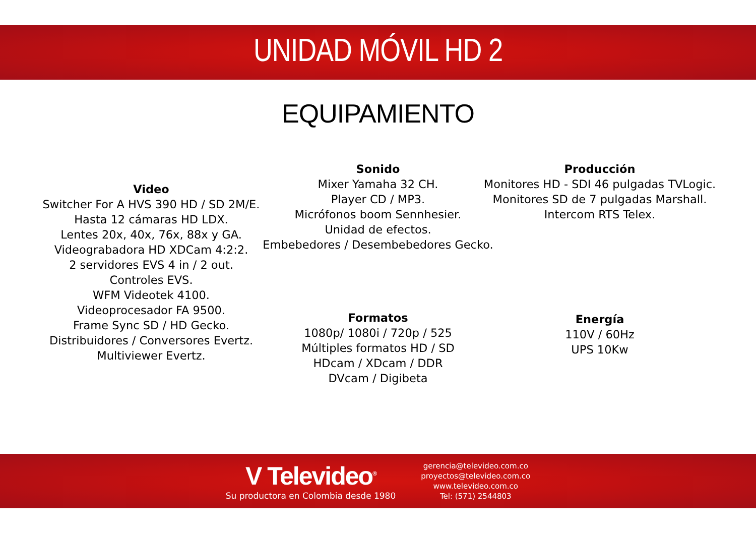UNIDAD MÓVIL HD 2
EQUIPAMIENTO
Video
Switcher For A HVS 390 HD / SD 2M/E.
Hasta 12 cámaras HD LDX.
Lentes 20x, 40x, 76x, 88x y GA.
Videograbadora HD XDCam 4:2:2.
2 servidores EVS 4 in / 2 out.
Controles EVS.
WFM Videotek 4100.
Videoprocesador FA 9500.
Frame Sync SD / HD Gecko.
Distribuidores / Conversores Evertz.
Multiviewer Evertz.
Sonido
Mixer Yamaha 32 CH.
Player CD / MP3.
Micrófonos boom Sennhesier.
Unidad de efectos.
Embebedores / Desembebedores Gecko.
Producción
Monitores HD - SDI 46 pulgadas TVLogic.
Monitores SD de 7 pulgadas Marshall.
Intercom RTS Telex.
Formatos
1080p/ 1080i / 720p / 525
Múltiples formatos HD / SD
HDcam / XDcam / DDR
DVcam / Digibeta
Energía
110V / 60Hz
UPS 10Kw
V Televideo<sup>®</sup>
Su productora en Colombia desde 1980
gerencia@televideo.com.co
proyectos@televideo.com.co
www.televideo.com.co
Tel: (571) 2544803